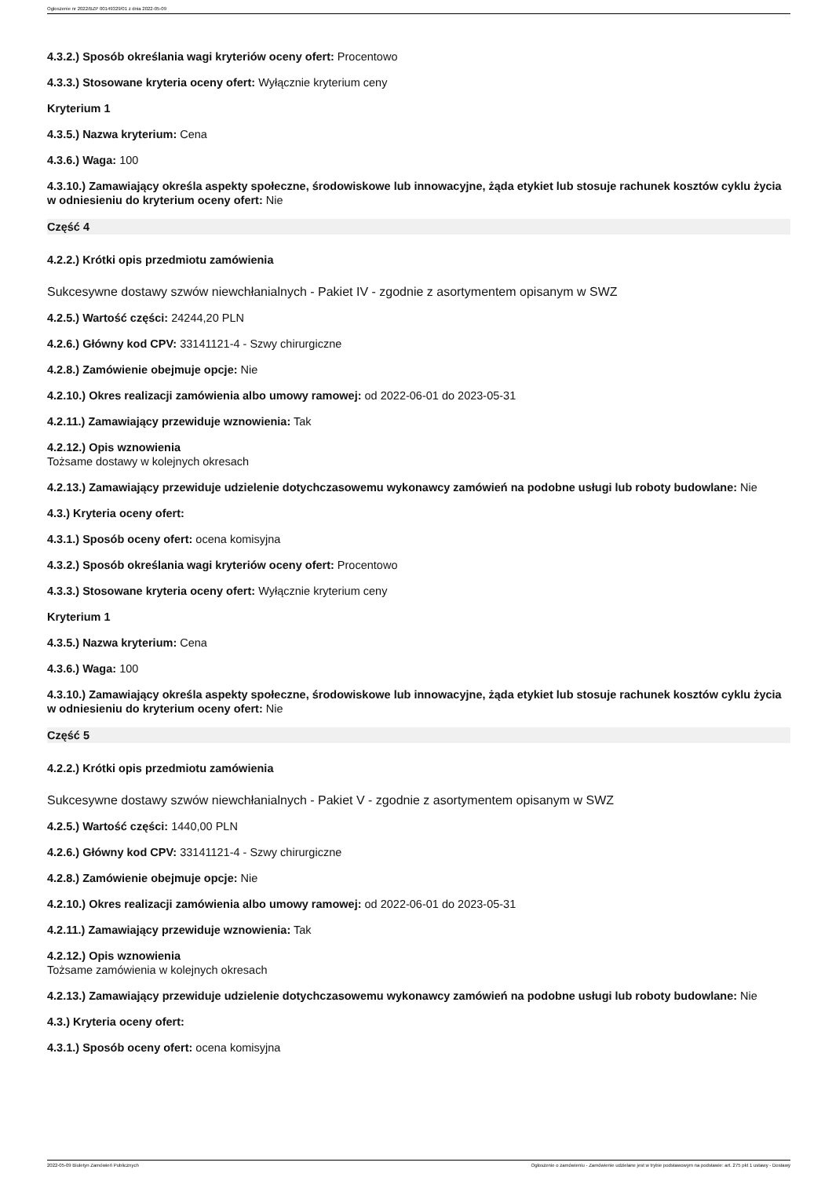Ogłoszenie nr 2022/BZP 00149329/01 z dnia 2022-05-09
4.3.2.) Sposób określania wagi kryteriów oceny ofert: Procentowo
4.3.3.) Stosowane kryteria oceny ofert: Wyłącznie kryterium ceny
Kryterium 1
4.3.5.) Nazwa kryterium: Cena
4.3.6.) Waga: 100
4.3.10.) Zamawiający określa aspekty społeczne, środowiskowe lub innowacyjne, żąda etykiet lub stosuje rachunek kosztów cyklu życia w odniesieniu do kryterium oceny ofert: Nie
Część 4
4.2.2.) Krótki opis przedmiotu zamówienia
Sukcesywne dostawy szwów niewchłanialnych - Pakiet IV - zgodnie z asortymentem opisanym w SWZ
4.2.5.) Wartość części: 24244,20 PLN
4.2.6.) Główny kod CPV: 33141121-4 - Szwy chirurgiczne
4.2.8.) Zamówienie obejmuje opcje: Nie
4.2.10.) Okres realizacji zamówienia albo umowy ramowej: od 2022-06-01 do 2023-05-31
4.2.11.) Zamawiający przewiduje wznowienia: Tak
4.2.12.) Opis wznowienia
Tożsame dostawy w kolejnych okresach
4.2.13.) Zamawiający przewiduje udzielenie dotychczasowemu wykonawcy zamówień na podobne usługi lub roboty budowlane: Nie
4.3.) Kryteria oceny ofert:
4.3.1.) Sposób oceny ofert: ocena komisyjna
4.3.2.) Sposób określania wagi kryteriów oceny ofert: Procentowo
4.3.3.) Stosowane kryteria oceny ofert: Wyłącznie kryterium ceny
Kryterium 1
4.3.5.) Nazwa kryterium: Cena
4.3.6.) Waga: 100
4.3.10.) Zamawiający określa aspekty społeczne, środowiskowe lub innowacyjne, żąda etykiet lub stosuje rachunek kosztów cyklu życia w odniesieniu do kryterium oceny ofert: Nie
Część 5
4.2.2.) Krótki opis przedmiotu zamówienia
Sukcesywne dostawy szwów niewchłanialnych - Pakiet V - zgodnie z asortymentem opisanym w SWZ
4.2.5.) Wartość części: 1440,00 PLN
4.2.6.) Główny kod CPV: 33141121-4 - Szwy chirurgiczne
4.2.8.) Zamówienie obejmuje opcje: Nie
4.2.10.) Okres realizacji zamówienia albo umowy ramowej: od 2022-06-01 do 2023-05-31
4.2.11.) Zamawiający przewiduje wznowienia: Tak
4.2.12.) Opis wznowienia
Tożsame zamówienia w kolejnych okresach
4.2.13.) Zamawiający przewiduje udzielenie dotychczasowemu wykonawcy zamówień na podobne usługi lub roboty budowlane: Nie
4.3.) Kryteria oceny ofert:
4.3.1.) Sposób oceny ofert: ocena komisyjna
2022-05-09 Biuletyn Zamówień Publicznych Ogłoszenie o zamówieniu - Zamówienie udzielane jest w trybie podstawowym na podstawie: art. 275 pkt 1 ustawy - Dostawy